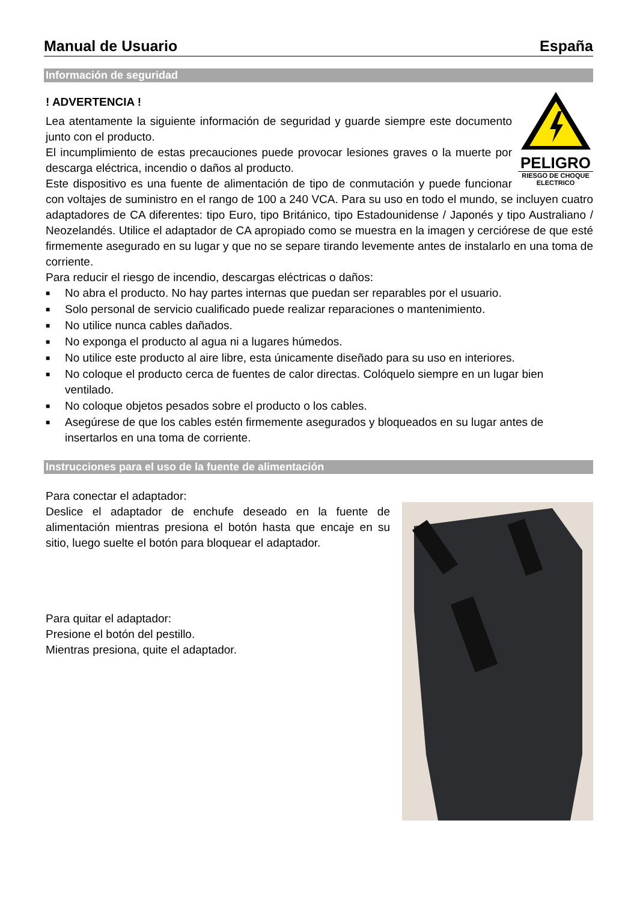Manual de Usuario España
Información de seguridad
! ADVERTENCIA !
PELIGRO
RIESGO DE CHOQUE ELECTRICO
Lea atentamente la siguiente información de seguridad y guarde siempre este documento junto con el producto.
El incumplimiento de estas precauciones puede provocar lesiones graves o la muerte por descarga eléctrica, incendio o daños al producto.
Este dispositivo es una fuente de alimentación de tipo de conmutación y puede funcionar con voltajes de suministro en el rango de 100 a 240 VCA. Para su uso en todo el mundo, se incluyen cuatro adaptadores de CA diferentes: tipo Euro, tipo Británico, tipo Estadounidense / Japonés y tipo Australiano / Neozelandés. Utilice el adaptador de CA apropiado como se muestra en la imagen y cerciórese de que esté firmemente asegurado en su lugar y que no se separe tirando levemente antes de instalarlo en una toma de corriente.
Para reducir el riesgo de incendio, descargas eléctricas o daños:
■ No abra el producto. No hay partes internas que puedan ser reparables por el usuario.
■ Solo personal de servicio cualificado puede realizar reparaciones o mantenimiento.
■ No utilice nunca cables dañados.
■ No exponga el producto al agua ni a lugares húmedos.
■ No utilice este producto al aire libre, esta únicamente diseñado para su uso en interiores.
■ No coloque el producto cerca de fuentes de calor directas. Colóquelo siempre en un lugar bien ventilado.
■ No coloque objetos pesados sobre el producto o los cables.
■ Asegúrese de que los cables estén firmemente asegurados y bloqueados en su lugar antes de insertarlos en una toma de corriente.
Instrucciones para el uso de la fuente de alimentación
Para conectar el adaptador:
Deslice el adaptador de enchufe deseado en la fuente de alimentación mientras presiona el botón hasta que encaje en su sitio, luego suelte el botón para bloquear el adaptador.
Para quitar el adaptador:
Presione el botón del pestillo.
Mientras presiona, quite el adaptador.